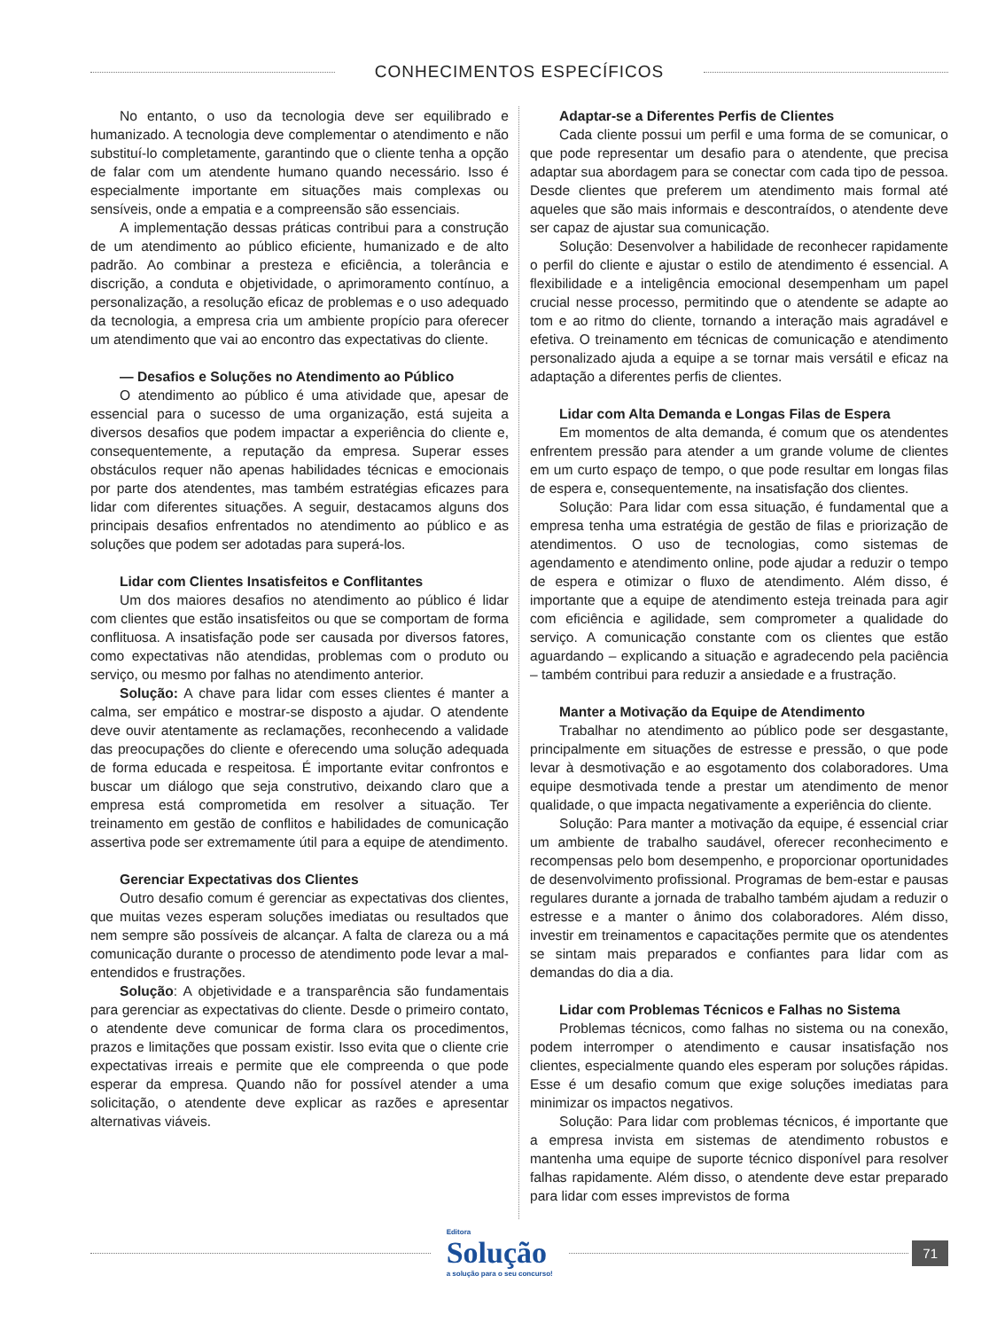CONHECIMENTOS ESPECÍFICOS
No entanto, o uso da tecnologia deve ser equilibrado e humanizado. A tecnologia deve complementar o atendimento e não substituí-lo completamente, garantindo que o cliente tenha a opção de falar com um atendente humano quando necessário. Isso é especialmente importante em situações mais complexas ou sensíveis, onde a empatia e a compreensão são essenciais.
A implementação dessas práticas contribui para a construção de um atendimento ao público eficiente, humanizado e de alto padrão. Ao combinar a presteza e eficiência, a tolerância e discrição, a conduta e objetividade, o aprimoramento contínuo, a personalização, a resolução eficaz de problemas e o uso adequado da tecnologia, a empresa cria um ambiente propício para oferecer um atendimento que vai ao encontro das expectativas do cliente.
— Desafios e Soluções no Atendimento ao Público
O atendimento ao público é uma atividade que, apesar de essencial para o sucesso de uma organização, está sujeita a diversos desafios que podem impactar a experiência do cliente e, consequentemente, a reputação da empresa. Superar esses obstáculos requer não apenas habilidades técnicas e emocionais por parte dos atendentes, mas também estratégias eficazes para lidar com diferentes situações. A seguir, destacamos alguns dos principais desafios enfrentados no atendimento ao público e as soluções que podem ser adotadas para superá-los.
Lidar com Clientes Insatisfeitos e Conflitantes
Um dos maiores desafios no atendimento ao público é lidar com clientes que estão insatisfeitos ou que se comportam de forma conflituosa. A insatisfação pode ser causada por diversos fatores, como expectativas não atendidas, problemas com o produto ou serviço, ou mesmo por falhas no atendimento anterior.
Solução: A chave para lidar com esses clientes é manter a calma, ser empático e mostrar-se disposto a ajudar. O atendente deve ouvir atentamente as reclamações, reconhecendo a validade das preocupações do cliente e oferecendo uma solução adequada de forma educada e respeitosa. É importante evitar confrontos e buscar um diálogo que seja construtivo, deixando claro que a empresa está comprometida em resolver a situação. Ter treinamento em gestão de conflitos e habilidades de comunicação assertiva pode ser extremamente útil para a equipe de atendimento.
Gerenciar Expectativas dos Clientes
Outro desafio comum é gerenciar as expectativas dos clientes, que muitas vezes esperam soluções imediatas ou resultados que nem sempre são possíveis de alcançar. A falta de clareza ou a má comunicação durante o processo de atendimento pode levar a mal-entendidos e frustrações.
Solução: A objetividade e a transparência são fundamentais para gerenciar as expectativas do cliente. Desde o primeiro contato, o atendente deve comunicar de forma clara os procedimentos, prazos e limitações que possam existir. Isso evita que o cliente crie expectativas irreais e permite que ele compreenda o que pode esperar da empresa. Quando não for possível atender a uma solicitação, o atendente deve explicar as razões e apresentar alternativas viáveis.
Adaptar-se a Diferentes Perfis de Clientes
Cada cliente possui um perfil e uma forma de se comunicar, o que pode representar um desafio para o atendente, que precisa adaptar sua abordagem para se conectar com cada tipo de pessoa. Desde clientes que preferem um atendimento mais formal até aqueles que são mais informais e descontraídos, o atendente deve ser capaz de ajustar sua comunicação.
Solução: Desenvolver a habilidade de reconhecer rapidamente o perfil do cliente e ajustar o estilo de atendimento é essencial. A flexibilidade e a inteligência emocional desempenham um papel crucial nesse processo, permitindo que o atendente se adapte ao tom e ao ritmo do cliente, tornando a interação mais agradável e efetiva. O treinamento em técnicas de comunicação e atendimento personalizado ajuda a equipe a se tornar mais versátil e eficaz na adaptação a diferentes perfis de clientes.
Lidar com Alta Demanda e Longas Filas de Espera
Em momentos de alta demanda, é comum que os atendentes enfrentem pressão para atender a um grande volume de clientes em um curto espaço de tempo, o que pode resultar em longas filas de espera e, consequentemente, na insatisfação dos clientes.
Solução: Para lidar com essa situação, é fundamental que a empresa tenha uma estratégia de gestão de filas e priorização de atendimentos. O uso de tecnologias, como sistemas de agendamento e atendimento online, pode ajudar a reduzir o tempo de espera e otimizar o fluxo de atendimento. Além disso, é importante que a equipe de atendimento esteja treinada para agir com eficiência e agilidade, sem comprometer a qualidade do serviço. A comunicação constante com os clientes que estão aguardando – explicando a situação e agradecendo pela paciência – também contribui para reduzir a ansiedade e a frustração.
Manter a Motivação da Equipe de Atendimento
Trabalhar no atendimento ao público pode ser desgastante, principalmente em situações de estresse e pressão, o que pode levar à desmotivação e ao esgotamento dos colaboradores. Uma equipe desmotivada tende a prestar um atendimento de menor qualidade, o que impacta negativamente a experiência do cliente.
Solução: Para manter a motivação da equipe, é essencial criar um ambiente de trabalho saudável, oferecer reconhecimento e recompensas pelo bom desempenho, e proporcionar oportunidades de desenvolvimento profissional. Programas de bem-estar e pausas regulares durante a jornada de trabalho também ajudam a reduzir o estresse e a manter o ânimo dos colaboradores. Além disso, investir em treinamentos e capacitações permite que os atendentes se sintam mais preparados e confiantes para lidar com as demandas do dia a dia.
Lidar com Problemas Técnicos e Falhas no Sistema
Problemas técnicos, como falhas no sistema ou na conexão, podem interromper o atendimento e causar insatisfação nos clientes, especialmente quando eles esperam por soluções rápidas. Esse é um desafio comum que exige soluções imediatas para minimizar os impactos negativos.
Solução: Para lidar com problemas técnicos, é importante que a empresa invista em sistemas de atendimento robustos e mantenha uma equipe de suporte técnico disponível para resolver falhas rapidamente. Além disso, o atendente deve estar preparado para lidar com esses imprevistos de forma
Editora
Solução
a solução para o seu concurso!
71